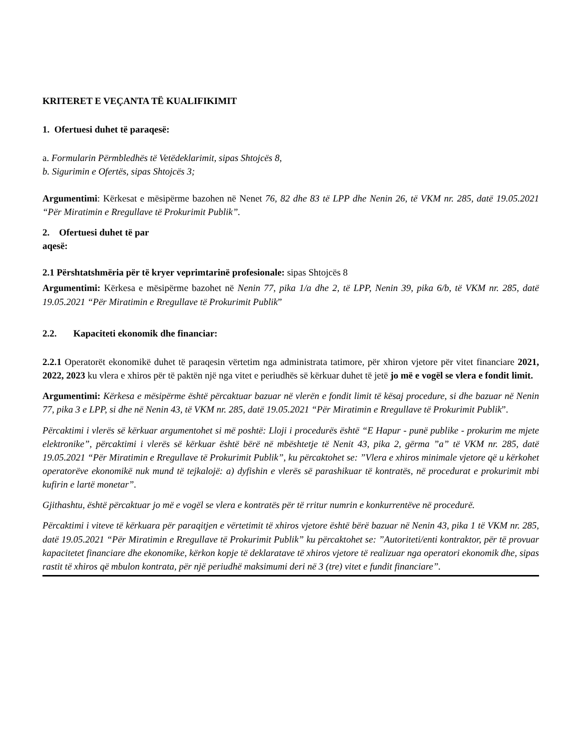KRITERET E VEÇANTA TË KUALIFIKIMIT
1. Ofertuesi duhet të paraqesë:
a. Formularin Përmbledhës të Vetëdeklarimit, sipas Shtojcës 8,
b. Sigurimin e Ofertës, sipas Shtojcës 3;
Argumentimi: Kërkesat e mësipërme bazohen në Nenet 76, 82 dhe 83 të LPP dhe Nenin 26, të VKM nr. 285, datë 19.05.2021 “Për Miratimin e Rregullave të Prokurimit Publik”.
2. Ofertuesi duhet të par
aqesë:
2.1 Përshtatshmëria për të kryer veprimtarinë profesionale: sipas Shtojcës 8
Argumentimi: Kërkesa e mësipërme bazohet në Nenin 77, pika 1/a dhe 2, të LPP, Nenin 39, pika 6/b, të VKM nr. 285, datë 19.05.2021 “Për Miratimin e Rregullave të Prokurimit Publik”
2.2. Kapaciteti ekonomik dhe financiar:
2.2.1 Operatorët ekonomikë duhet të paraqesin vërtetim nga administrata tatimore, për xhiron vjetore për vitet financiare 2021, 2022, 2023 ku vlera e xhiros për të paktën një nga vitet e periudhës së kërkuar duhet të jetë jo më e vogël se vlera e fondit limit.
Argumentimi: Kërkesa e mësipërme është përcaktuar bazuar në vlerën e fondit limit të kësaj procedure, si dhe bazuar në Nenin 77, pika 3 e LPP, si dhe në Nenin 43, të VKM nr. 285, datë 19.05.2021 “Për Miratimin e Rregullave të Prokurimit Publik”.
Përcaktimi i vlerës së kërkuar argumentohet si më poshtë: Lloji i procedurës është “E Hapur - punë publike - prokurim me mjete elektronike”, përcaktimi i vlerës së kërkuar është bërë në mbështetje të Nenit 43, pika 2, gërma ”a” të VKM nr. 285, datë 19.05.2021 “Për Miratimin e Rregullave të Prokurimit Publik”, ku përcaktohet se: ”Vlera e xhiros minimale vjetore që u kërkohet operatorëve ekonomikë nuk mund të tejkalojë: a) dyfishin e vlerës së parashikuar të kontratës, në procedurat e prokurimit mbi kufirin e lartë monetar”.
Gjithashtu, është përcaktuar jo më e vogël se vlera e kontratës për të rritur numrin e konkurrentëve në procedurë.
Përcaktimi i viteve të kërkuara për paraqitjen e vërtetimit të xhiros vjetore është bërë bazuar në Nenin 43, pika 1 të VKM nr. 285, datë 19.05.2021 “Për Miratimin e Rregullave të Prokurimit Publik” ku përcaktohet se: ”Autoriteti/enti kontraktor, për të provuar kapacitetet financiare dhe ekonomike, kërkon kopje të deklaratave të xhiros vjetore të realizuar nga operatori ekonomik dhe, sipas rastit të xhiros që mbulon kontrata, për një periudhë maksimumi deri në 3 (tre) vitet e fundit financiare”.